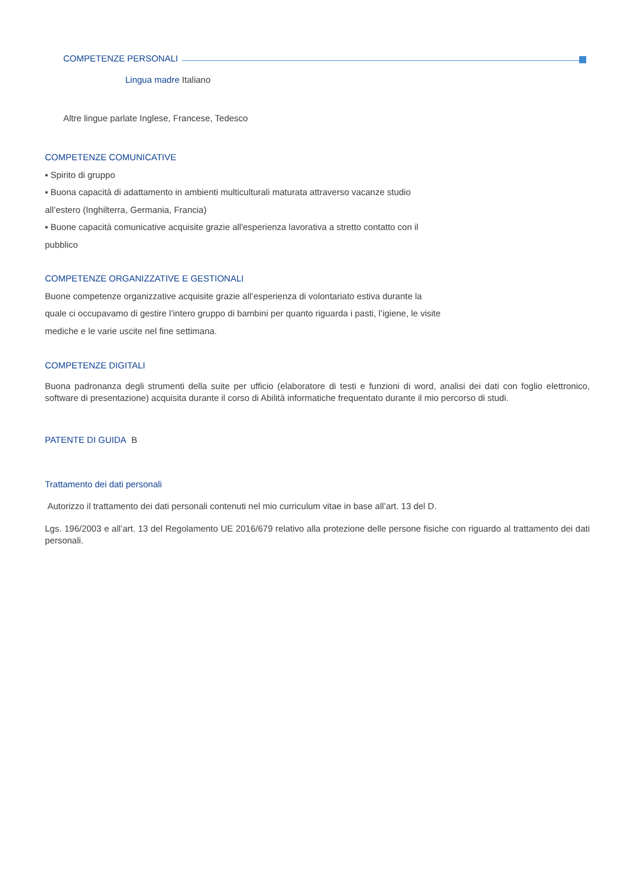COMPETENZE PERSONALI
Lingua madre Italiano
Altre lingue parlate Inglese, Francese, Tedesco
COMPETENZE COMUNICATIVE
▪ Spirito di gruppo
▪ Buona capacità di adattamento in ambienti multiculturali maturata attraverso vacanze studio
all’estero (Inghilterra, Germania, Francia)
▪ Buone capacità comunicative acquisite grazie all'esperienza lavorativa a stretto contatto con il
pubblico
COMPETENZE ORGANIZZATIVE E GESTIONALI
Buone competenze organizzative acquisite grazie all’esperienza di volontariato estiva durante la
quale ci occupavamo di gestire l’intero gruppo di bambini per quanto riguarda i pasti, l’igiene, le visite
mediche e le varie uscite nel fine settimana.
COMPETENZE DIGITALI
Buona padronanza degli strumenti della suite per ufficio (elaboratore di testi e funzioni di word, analisi dei dati con foglio elettronico, software di presentazione) acquisita durante il corso di Abilità informatiche frequentato durante il mio percorso di studi.
PATENTE DI GUIDA B
Trattamento dei dati personali
Autorizzo il trattamento dei dati personali contenuti nel mio curriculum vitae in base all’art. 13 del D.
Lgs. 196/2003 e all’art. 13 del Regolamento UE 2016/679 relativo alla protezione delle persone fisiche con riguardo al trattamento dei dati personali.